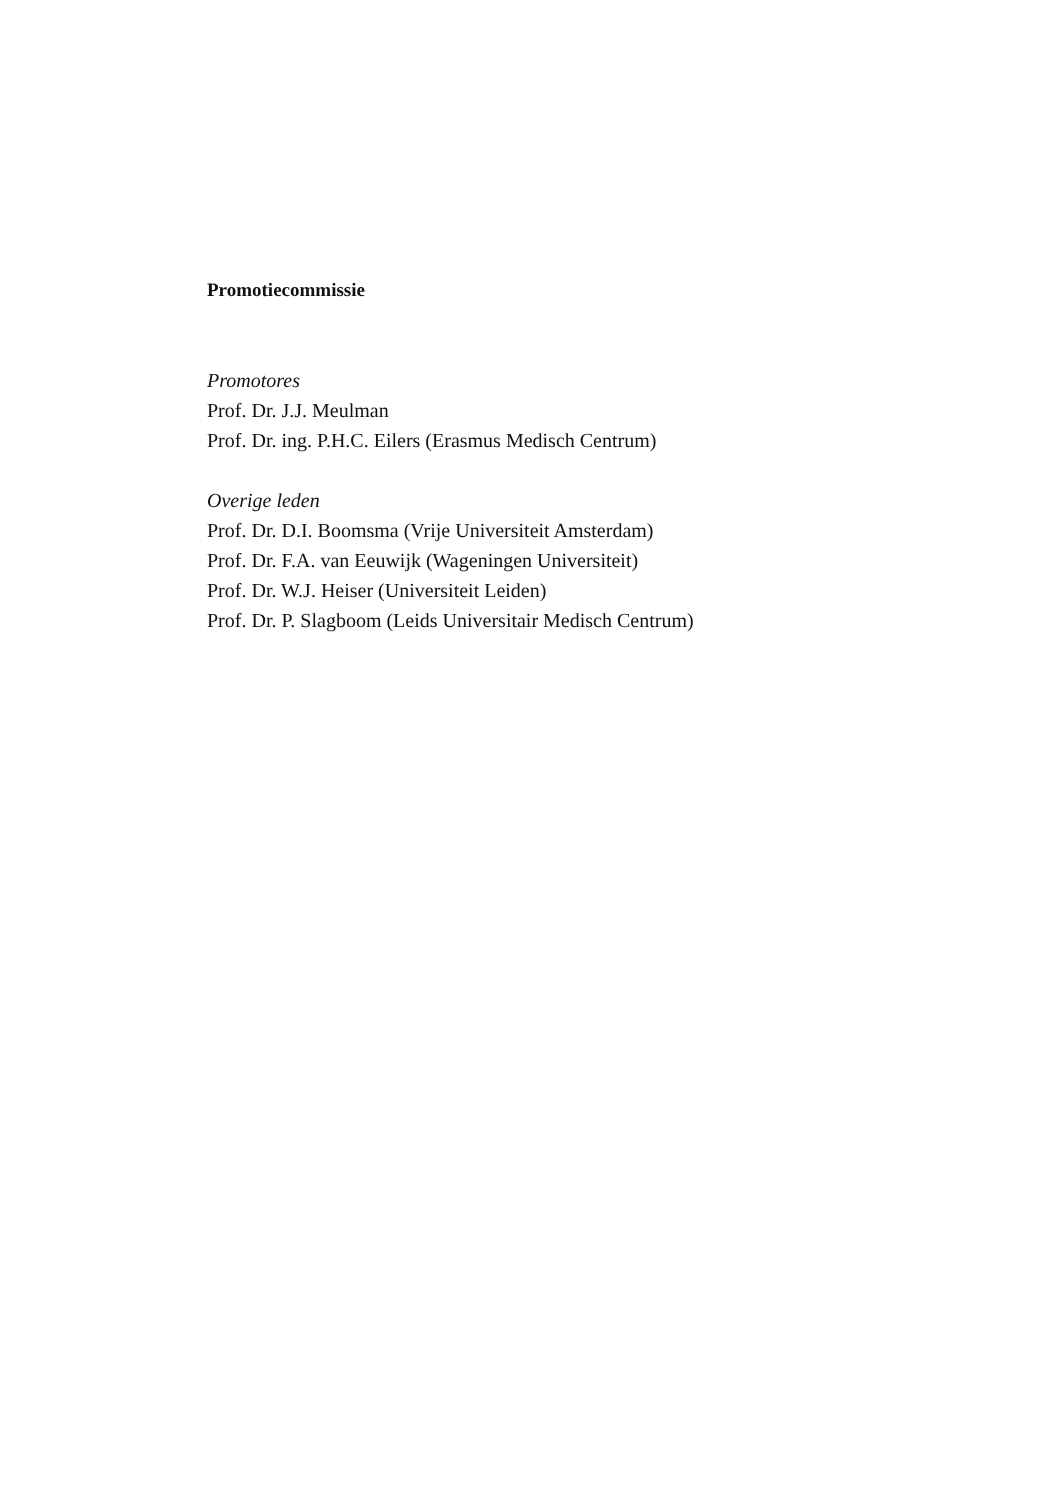Promotiecommissie
Promotores
Prof. Dr. J.J. Meulman
Prof. Dr. ing. P.H.C. Eilers (Erasmus Medisch Centrum)
Overige leden
Prof. Dr. D.I. Boomsma (Vrije Universiteit Amsterdam)
Prof. Dr. F.A. van Eeuwijk (Wageningen Universiteit)
Prof. Dr. W.J. Heiser (Universiteit Leiden)
Prof. Dr. P. Slagboom (Leids Universitair Medisch Centrum)